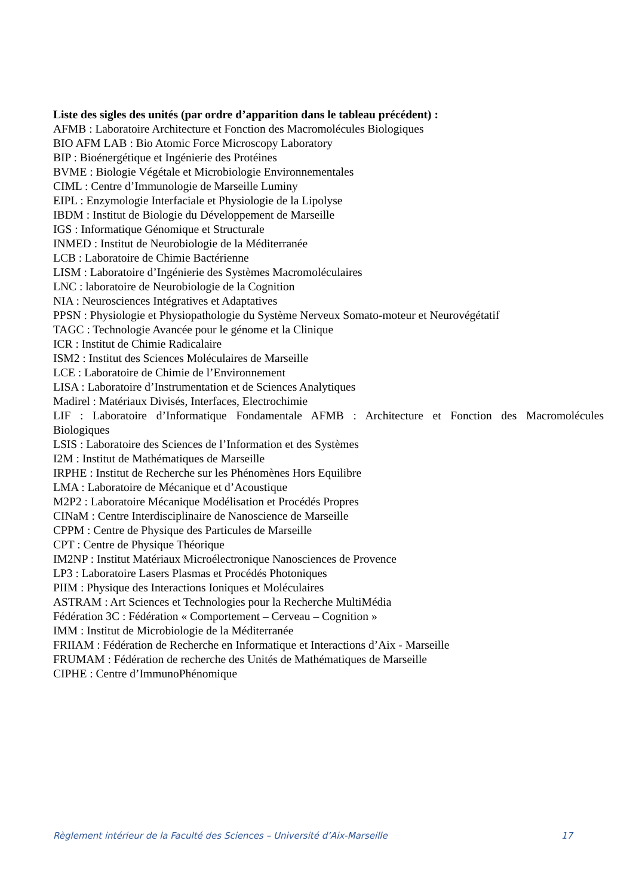Liste des sigles des unités (par ordre d’apparition dans le tableau précédent) :
AFMB : Laboratoire Architecture et Fonction des Macromolécules Biologiques
BIO AFM LAB : Bio Atomic Force Microscopy Laboratory
BIP : Bioénergétique et Ingénierie des Protéines
BVME : Biologie Végétale et Microbiologie Environnementales
CIML : Centre d’Immunologie de Marseille Luminy
EIPL : Enzymologie Interfaciale et Physiologie de la Lipolyse
IBDM : Institut de Biologie du Développement de Marseille
IGS : Informatique Génomique et Structurale
INMED : Institut de Neurobiologie de la Méditerranée
LCB : Laboratoire de Chimie Bactérienne
LISM : Laboratoire d’Ingénierie des Systèmes Macromoléculaires
LNC : laboratoire de Neurobiologie de la Cognition
NIA : Neurosciences Intégratives et Adaptatives
PPSN : Physiologie et Physiopathologie du Système Nerveux Somato-moteur et Neurovégétatif
TAGC : Technologie Avancée pour le génome et la Clinique
ICR : Institut de Chimie Radicalaire
ISM2 : Institut des Sciences Moléculaires de Marseille
LCE : Laboratoire de Chimie de l’Environnement
LISA : Laboratoire d’Instrumentation et de Sciences Analytiques
Madirel : Matériaux Divisés, Interfaces, Electrochimie
LIF : Laboratoire d’Informatique Fondamentale AFMB : Architecture et Fonction des Macromolécules Biologiques
LSIS : Laboratoire des Sciences de l’Information et des Systèmes
I2M : Institut de Mathématiques de Marseille
IRPHE : Institut de Recherche sur les Phénomènes Hors Equilibre
LMA : Laboratoire de Mécanique et d’Acoustique
M2P2 : Laboratoire Mécanique Modélisation et Procédés Propres
CINaM : Centre Interdisciplinaire de Nanoscience de Marseille
CPPM : Centre de Physique des Particules de Marseille
CPT : Centre de Physique Théorique
IM2NP : Institut Matériaux Microélectronique Nanosciences de Provence
LP3 : Laboratoire Lasers Plasmas et Procédés Photoniques
PIIM : Physique des Interactions Ioniques et Moléculaires
ASTRAM : Art Sciences et Technologies pour la Recherche MultiMédia
Fédération 3C : Fédération « Comportement – Cerveau – Cognition »
IMM : Institut de Microbiologie de la Méditerranée
FRIIAM : Fédération de Recherche en Informatique et Interactions d’Aix - Marseille
FRUMAM : Fédération de recherche des Unités de Mathématiques de Marseille
CIPHE : Centre d’ImmunoPhénomique
Règlement intérieur de la Faculté des Sciences – Université d’Aix-Marseille 17